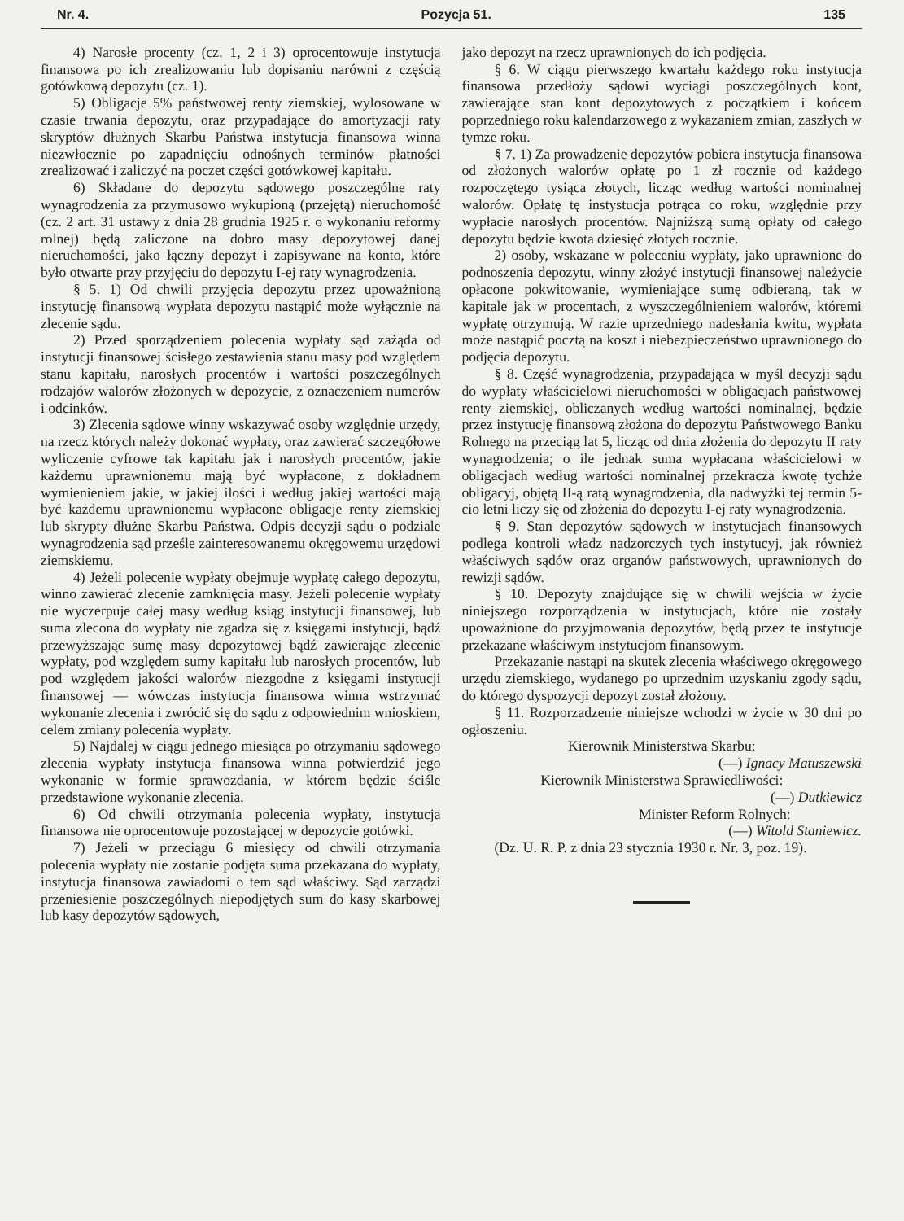Nr. 4. Pozycja 51. 135
4) Narosłe procenty (cz. 1, 2 i 3) oprocentowuje instytucja finansowa po ich zrealizowaniu lub dopisaniu narówni z częścią gotówkową depozytu (cz. 1).
5) Obligacje 5% państwowej renty ziemskiej, wylosowane w czasie trwania depozytu, oraz przypadające do amortyzacji raty skryptów dłużnych Skarbu Państwa instytucja finansowa winna niezwłocznie po zapadnięciu odnośnych terminów płatności zrealizować i zaliczyć na poczet części gotówkowej kapitału.
6) Składane do depozytu sądowego poszczególne raty wynagrodzenia za przymusowo wykupioną (przejętą) nieruchomość (cz. 2 art. 31 ustawy z dnia 28 grudnia 1925 r. o wykonaniu reformy rolnej) będą zaliczone na dobro masy depozytowej danej nieruchomości, jako łączny depozyt i zapisywane na konto, które było otwarte przy przyjęciu do depozytu I-ej raty wynagrodzenia.
§ 5. 1) Od chwili przyjęcia depozytu przez upoważnioną instytucję finansową wypłata depozytu nastąpić może wyłącznie na zlecenie sądu.
2) Przed sporządzeniem polecenia wypłaty sąd zażąda od instytucji finansowej ścisłego zestawienia stanu masy pod względem stanu kapitału, narosłych procentów i wartości poszczególnych rodzajów walorów złożonych w depozycie, z oznaczeniem numerów i odcinków.
3) Zlecenia sądowe winny wskazywać osoby względnie urzędy, na rzecz których należy dokonać wypłaty, oraz zawierać szczegółowe wyliczenie cyfrowe tak kapitału jak i narosłych procentów, jakie każdemu uprawnionemu mają być wypłacone, z dokładnem wymienieniem jakie, w jakiej ilości i według jakiej wartości mają być każdemu uprawnionemu wypłacone obligacje renty ziemskiej lub skrypty dłużne Skarbu Państwa. Odpis decyzji sądu o podziale wynagrodzenia sąd prześle zainteresowanemu okręgowemu urzędowi ziemskiemu.
4) Jeżeli polecenie wypłaty obejmuje wypłatę całego depozytu, winno zawierać zlecenie zamknięcia masy. Jeżeli polecenie wypłaty nie wyczerpuje całej masy według ksiąg instytucji finansowej, lub suma zlecona do wypłaty nie zgadza się z księgami instytucji, bądź przewyższając sumę masy depozytowej bądź zawierając zlecenie wypłaty, pod względem sumy kapitału lub narosłych procentów, lub pod względem jakości walorów niezgodne z księgami instytucji finansowej — wówczas instytucja finansowa winna wstrzymać wykonanie zlecenia i zwrócić się do sądu z odpowiednim wnioskiem, celem zmiany polecenia wypłaty.
5) Najdalej w ciągu jednego miesiąca po otrzymaniu sądowego zlecenia wypłaty instytucja finansowa winna potwierdzić jego wykonanie w formie sprawozdania, w którem będzie ściśle przedstawione wykonanie zlecenia.
6) Od chwili otrzymania polecenia wypłaty, instytucja finansowa nie oprocentowuje pozostającej w depozycie gotówki.
7) Jeżeli w przeciągu 6 miesięcy od chwili otrzymania polecenia wypłaty nie zostanie podjęta suma przekazana do wypłaty, instytucja finansowa zawiadomi o tem sąd właściwy. Sąd zarządzi przeniesienie poszczególnych niepodjętych sum do kasy skarbowej lub kasy depozytów sądowych,
jako depozyt na rzecz uprawnionych do ich podjęcia.
§ 6. W ciągu pierwszego kwartału każdego roku instytucja finansowa przedłoży sądowi wyciągi poszczególnych kont, zawierające stan kont depozytowych z początkiem i końcem poprzedniego roku kalendarzowego z wykazaniem zmian, zaszłych w tymże roku.
§ 7. 1) Za prowadzenie depozytów pobiera instytucja finansowa od złożonych walorów opłatę po 1 zł rocznie od każdego rozpoczętego tysiąca złotych, licząc według wartości nominalnej walorów. Opłatę tę instystucja potrąca co roku, względnie przy wypłacie narosłych procentów. Najniższą sumą opłaty od całego depozytu będzie kwota dziesięć złotych rocznie.
2) osoby, wskazane w poleceniu wypłaty, jako uprawnione do podnoszenia depozytu, winny złożyć instytucji finansowej należycie opłacone pokwitowanie, wymieniające sumę odbieraną, tak w kapitale jak w procentach, z wyszczególnieniem walorów, któremi wypłatę otrzymują. W razie uprzedniego nadesłania kwitu, wypłata może nastąpić pocztą na koszt i niebezpieczeństwo uprawnionego do podjęcia depozytu.
§ 8. Część wynagrodzenia, przypadająca w myśl decyzji sądu do wypłaty właścicielowi nieruchomości w obligacjach państwowej renty ziemskiej, obliczanych według wartości nominalnej, będzie przez instytucję finansową złożona do depozytu Państwowego Banku Rolnego na przeciąg lat 5, licząc od dnia złożenia do depozytu II raty wynagrodzenia; o ile jednak suma wypłacana właścicielowi w obligacjach według wartości nominalnej przekracza kwotę tychże obligacyj, objętą II-ą ratą wynagrodzenia, dla nadwyżki tej termin 5-cio letni liczy się od złożenia do depozytu I-ej raty wynagrodzenia.
§ 9. Stan depozytów sądowych w instytucjach finansowych podlega kontroli władz nadzorczych tych instytucyj, jak również właściwych sądów oraz organów państwowych, uprawnionych do rewizji sądów.
§ 10. Depozyty znajdujące się w chwili wejścia w życie niniejszego rozporządzenia w instytucjach, które nie zostały upoważnione do przyjmowania depozytów, będą przez te instytucje przekazane właściwym instytucjom finansowym.
Przekazanie nastąpi na skutek zlecenia właściwego okręgowego urzędu ziemskiego, wydanego po uprzednim uzyskaniu zgody sądu, do którego dyspozycji depozyt został złożony.
§ 11. Rozporzadzenie niniejsze wchodzi w życie w 30 dni po ogłoszeniu.
Kierownik Ministerstwa Skarbu:
(—) Ignacy Matuszewski
Kierownik Ministerstwa Sprawiedliwości:
(—) Dutkiewicz
Minister Reform Rolnych:
(—) Witold Staniewicz.
(Dz. U. R. P. z dnia 23 stycznia 1930 r. Nr. 3, poz. 19).